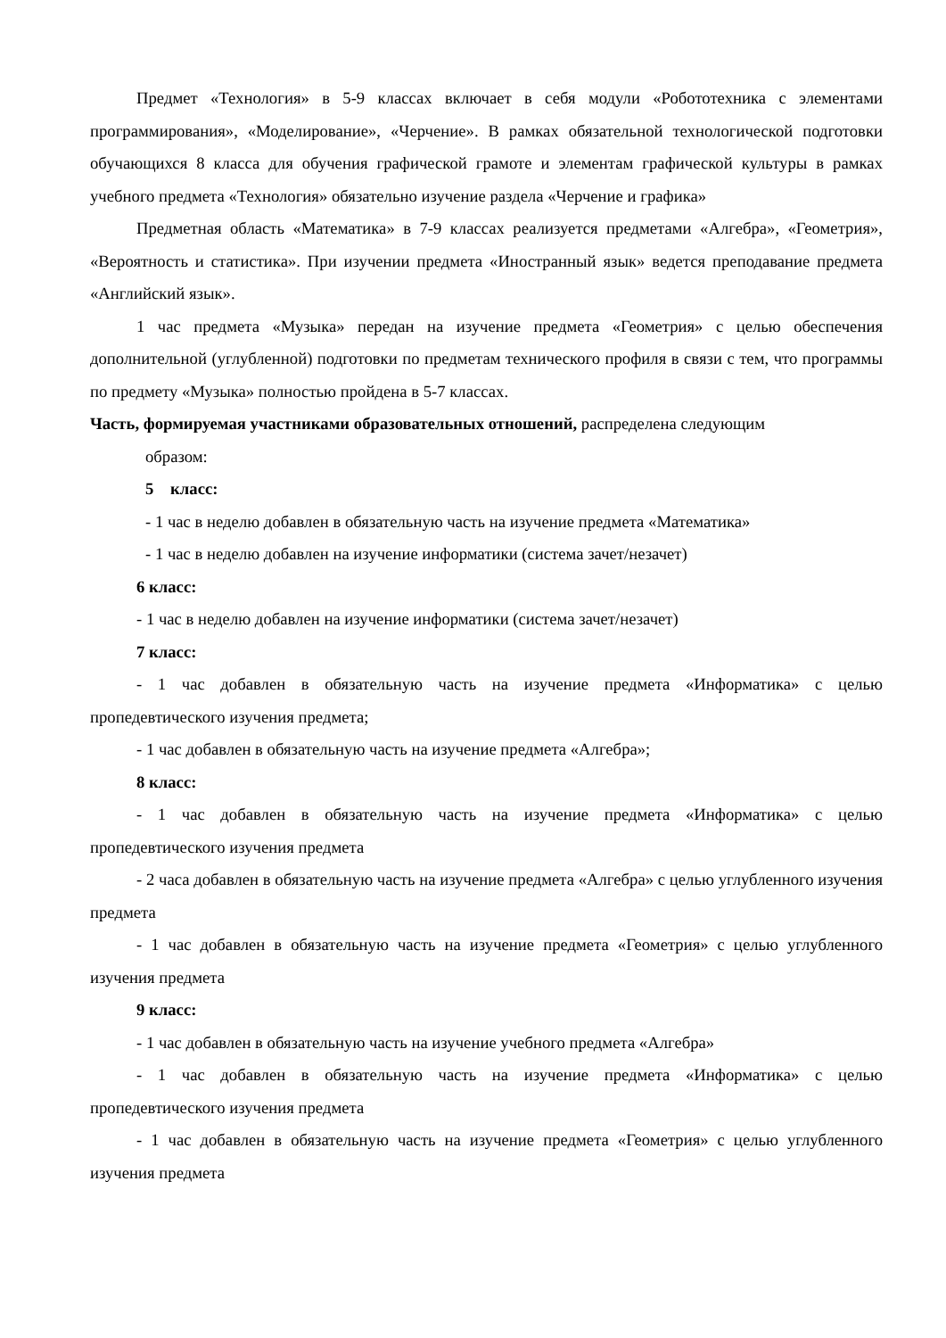Предмет «Технология» в 5-9 классах включает в себя модули «Робототехника с элементами программирования», «Моделирование», «Черчение». В рамках обязательной технологической подготовки обучающихся 8 класса для обучения графической грамоте и элементам графической культуры в рамках учебного предмета «Технология» обязательно изучение раздела «Черчение и графика»
Предметная область «Математика» в 7-9 классах реализуется предметами «Алгебра», «Геометрия», «Вероятность и статистика». При изучении предмета «Иностранный язык» ведется преподавание предмета «Английский язык».
1 час предмета «Музыка» передан на изучение предмета «Геометрия» с целью обеспечения дополнительной (углубленной) подготовки по предметам технического профиля в связи с тем, что программы по предмету «Музыка» полностью пройдена в 5-7 классах.
Часть, формируемая участниками образовательных отношений, распределена следующим
образом:
5 класс:
- 1 час в неделю добавлен в обязательную часть на изучение предмета «Математика»
- 1 час в неделю добавлен на изучение информатики (система зачет/незачет)
6 класс:
- 1 час в неделю добавлен на изучение информатики (система зачет/незачет)
7 класс:
- 1 час добавлен в обязательную часть на изучение предмета «Информатика» с целью пропедевтического изучения предмета;
- 1 час добавлен в обязательную часть на изучение предмета «Алгебра»;
8 класс:
- 1 час добавлен в обязательную часть на изучение предмета «Информатика» с целью пропедевтического изучения предмета
- 2 часа добавлен в обязательную часть на изучение предмета «Алгебра» с целью углубленного изучения предмета
- 1 час добавлен в обязательную часть на изучение предмета «Геометрия» с целью углубленного изучения предмета
9 класс:
- 1 час добавлен в обязательную часть на изучение учебного предмета «Алгебра»
- 1 час добавлен в обязательную часть на изучение предмета «Информатика» с целью пропедевтического изучения предмета
- 1 час добавлен в обязательную часть на изучение предмета «Геометрия» с целью углубленного изучения предмета